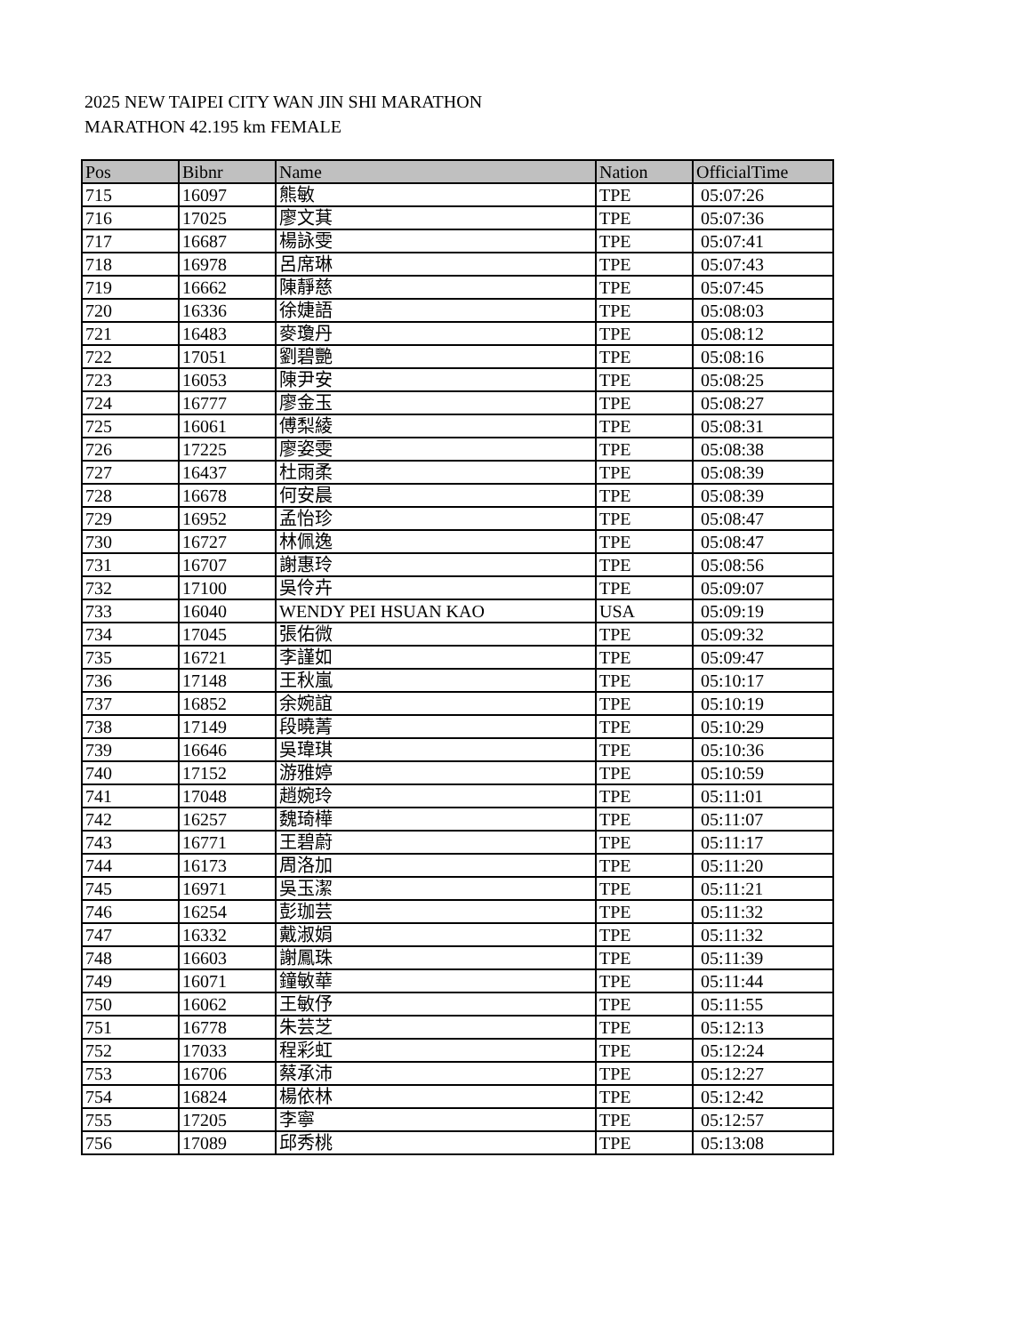2025 NEW TAIPEI CITY WAN JIN SHI MARATHON
MARATHON 42.195 km FEMALE
| Pos | Bibnr | Name | Nation | OfficialTime |
| --- | --- | --- | --- | --- |
| 715 | 16097 | 熊敏 | TPE | 05:07:26 |
| 716 | 17025 | 廖文萁 | TPE | 05:07:36 |
| 717 | 16687 | 楊詠雯 | TPE | 05:07:41 |
| 718 | 16978 | 呂席琳 | TPE | 05:07:43 |
| 719 | 16662 | 陳靜慈 | TPE | 05:07:45 |
| 720 | 16336 | 徐婕語 | TPE | 05:08:03 |
| 721 | 16483 | 麥瓊丹 | TPE | 05:08:12 |
| 722 | 17051 | 劉碧艷 | TPE | 05:08:16 |
| 723 | 16053 | 陳尹安 | TPE | 05:08:25 |
| 724 | 16777 | 廖金玉 | TPE | 05:08:27 |
| 725 | 16061 | 傅梨綾 | TPE | 05:08:31 |
| 726 | 17225 | 廖姿雯 | TPE | 05:08:38 |
| 727 | 16437 | 杜雨柔 | TPE | 05:08:39 |
| 728 | 16678 | 何安晨 | TPE | 05:08:39 |
| 729 | 16952 | 孟怡珍 | TPE | 05:08:47 |
| 730 | 16727 | 林佩逸 | TPE | 05:08:47 |
| 731 | 16707 | 謝惠玲 | TPE | 05:08:56 |
| 732 | 17100 | 吳伶卉 | TPE | 05:09:07 |
| 733 | 16040 | WENDY PEI HSUAN KAO | USA | 05:09:19 |
| 734 | 17045 | 張佑微 | TPE | 05:09:32 |
| 735 | 16721 | 李謹如 | TPE | 05:09:47 |
| 736 | 17148 | 王秋嵐 | TPE | 05:10:17 |
| 737 | 16852 | 余婉誼 | TPE | 05:10:19 |
| 738 | 17149 | 段曉菁 | TPE | 05:10:29 |
| 739 | 16646 | 吳瑋琪 | TPE | 05:10:36 |
| 740 | 17152 | 游雅婷 | TPE | 05:10:59 |
| 741 | 17048 | 趙婉玲 | TPE | 05:11:01 |
| 742 | 16257 | 魏琦樺 | TPE | 05:11:07 |
| 743 | 16771 | 王碧蔚 | TPE | 05:11:17 |
| 744 | 16173 | 周洛加 | TPE | 05:11:20 |
| 745 | 16971 | 吳玉潔 | TPE | 05:11:21 |
| 746 | 16254 | 彭珈芸 | TPE | 05:11:32 |
| 747 | 16332 | 戴淑娟 | TPE | 05:11:32 |
| 748 | 16603 | 謝鳳珠 | TPE | 05:11:39 |
| 749 | 16071 | 鐘敏華 | TPE | 05:11:44 |
| 750 | 16062 | 王敏伃 | TPE | 05:11:55 |
| 751 | 16778 | 朱芸芝 | TPE | 05:12:13 |
| 752 | 17033 | 程彩虹 | TPE | 05:12:24 |
| 753 | 16706 | 蔡承沛 | TPE | 05:12:27 |
| 754 | 16824 | 楊依林 | TPE | 05:12:42 |
| 755 | 17205 | 李寧 | TPE | 05:12:57 |
| 756 | 17089 | 邱秀桃 | TPE | 05:13:08 |